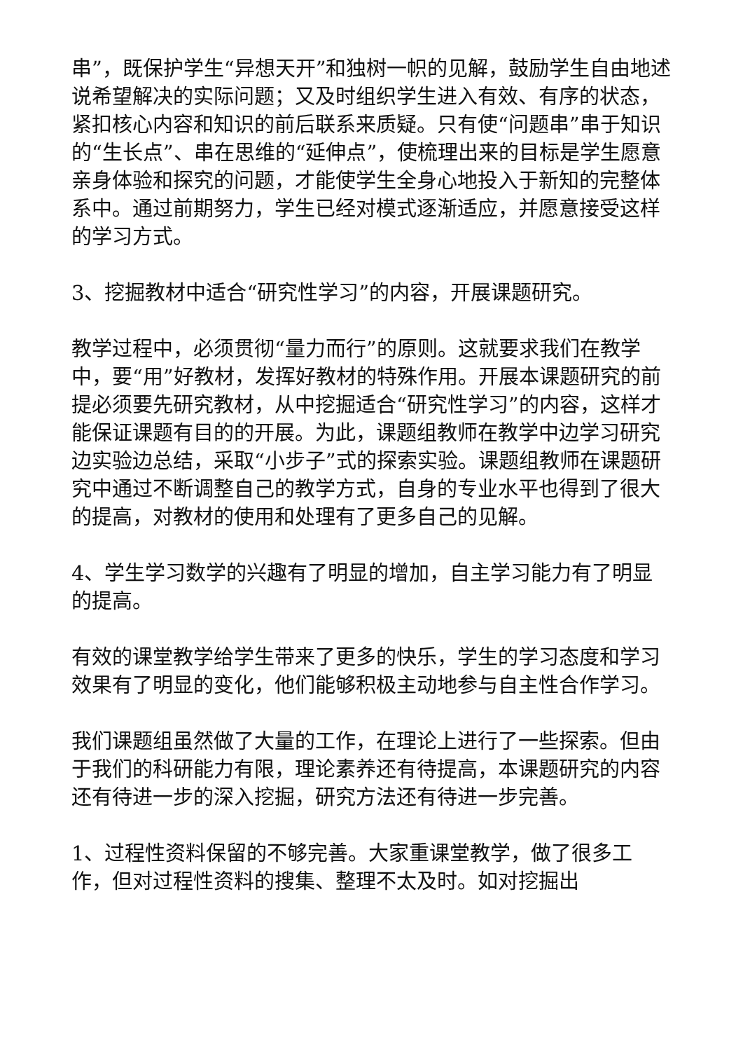串”，既保护学生“异想天开”和独树一帜的见解，鼓励学生自由地述说希望解决的实际问题；又及时组织学生进入有效、有序的状态，紧扣核心内容和知识的前后联系来质疑。只有使“问题串”串于知识的“生长点”、串在思维的“延伸点”，使梳理出来的目标是学生愿意亲身体验和探究的问题，才能使学生全身心地投入于新知的完整体系中。通过前期努力，学生已经对模式逐渐适应，并愿意接受这样的学习方式。
3、挖掘教材中适合“研究性学习”的内容，开展课题研究。
教学过程中，必须贯彻“量力而行”的原则。这就要求我们在教学中，要“用”好教材，发挥好教材的特殊作用。开展本课题研究的前提必须要先研究教材，从中挖掘适合“研究性学习”的内容，这样才能保证课题有目的的开展。为此，课题组教师在教学中边学习研究边实验边总结，采取“小步子”式的探索实验。课题组教师在课题研究中通过不断调整自己的教学方式，自身的专业水平也得到了很大的提高，对教材的使用和处理有了更多自己的见解。
4、学生学习数学的兴趣有了明显的增加，自主学习能力有了明显的提高。
有效的课堂教学给学生带来了更多的快乐，学生的学习态度和学习效果有了明显的变化，他们能够积极主动地参与自主性合作学习。
我们课题组虽然做了大量的工作，在理论上进行了一些探索。但由于我们的科研能力有限，理论素养还有待提高，本课题研究的内容还有待进一步的深入挖掘，研究方法还有待进一步完善。
1、过程性资料保留的不够完善。大家重课堂教学，做了很多工作，但对过程性资料的搜集、整理不太及时。如对挖掘出